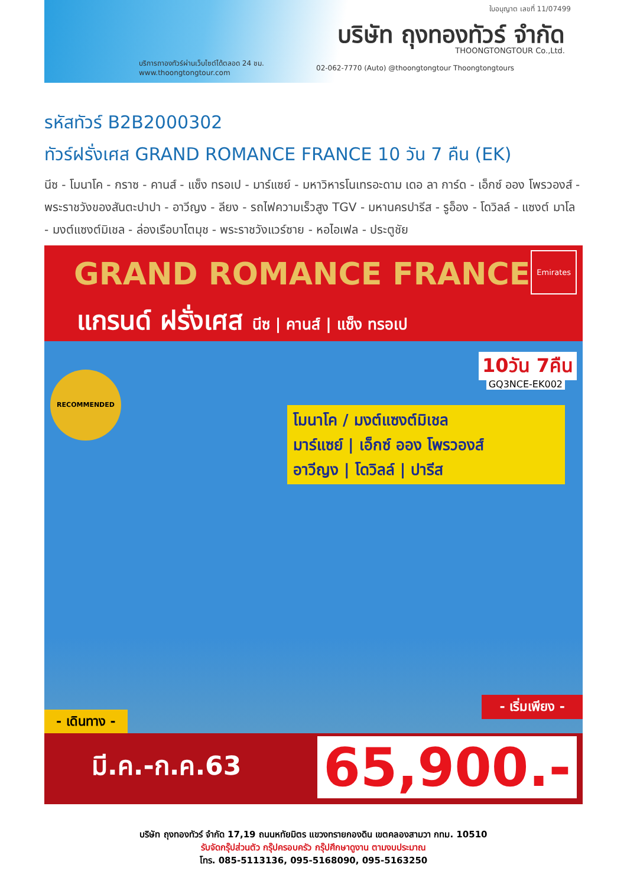ใบอนุญาต เลขที่ 11/07499
บริษัท ถุงทองทัวร์ จำกัด
THOONGTONGTOUR Co.,Ltd.
บริการถาองทัวร์ผ่านเว็บไซต์ได้ตลอด 24 ชม.
www.thoongtongtour.com
02-062-7770 (Auto) @thoongtongtour Thoongtongtours
รหัสทัวร์ B2B2000302
ทัวร์ฝรั่งเศส GRAND ROMANCE FRANCE 10 วัน 7 คืน (EK)
นีซ - โมนาโค - กราซ - คานส์ - แซ็ง ทรอเป - มาร์แซย์ - มหาวิหารโนเทรอะดาม เดอ ลา การ์ด - เอ็กซ์ ออง โพรวองส์ - พระราชวังของสันตะปาปา - อาวีญง - ลียง - รถไฟความเร็วสูง TGV - มหานครปารีส - รูอ็อง - โดวิลล์ - แซงต์ มาโล - มงต์แซงต์มิเชล - ล่องเรือบาโตมุช - พระราชวังแวร์ซาย - หอไอเฟล - ประตูชัย
GRAND ROMANCE FRANCE
แกรนด์ ฝรั่งเศส นีซ | คานส์ | แซ็ง ทรอเป
Emirates
10วัน 7คืน
GQ3NCE-EK002
RECOMMENDED
โมนาโค / มงต์แซงต์มิเชล
มาร์แซย์ | เอ็กซ์ ออง โพรวองส์
อาวีญง | โดวิลล์ | ปารีส
- เดินทาง -
- เริ่มเพียง -
มี.ค.-ก.ค.63 65,900.-
บริษัท ถุงทองทัวร์ จำกัด 17,19 ถนนหทัยมิตร แขวงทรายกองดิน เขตคลองสามวา กทม. 10510
รับจัดกรุ๊ปส่วนตัว กรุ๊ปครอบครัว กรุ๊ปศึกษาดูงาน ตามงบประมาณ
โทร. 085-5113136, 095-5168090, 095-5163250